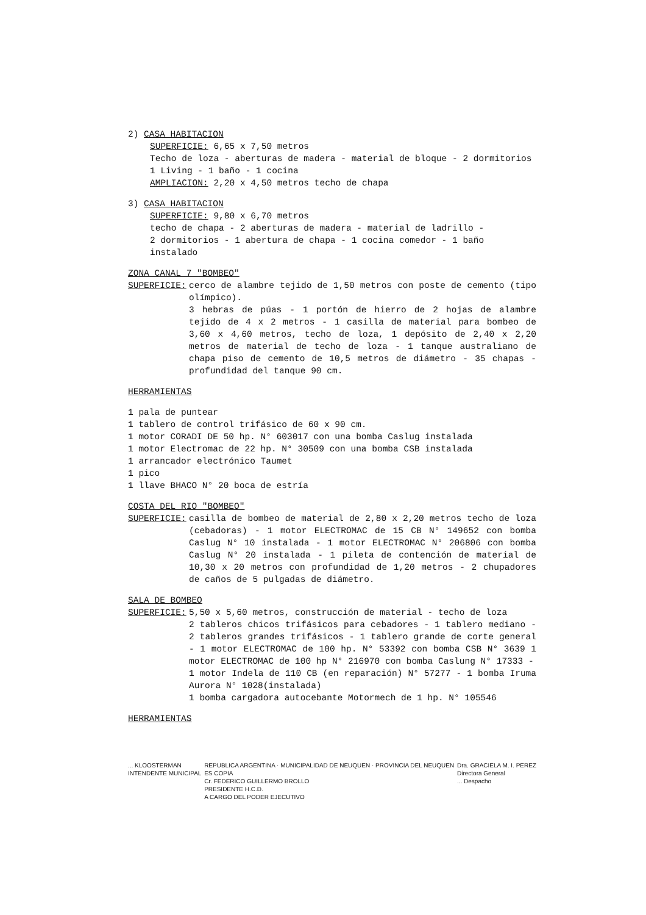2) CASA HABITACION
SUPERFICIE: 6,65 x 7,50 metros
Techo de loza - aberturas de madera - material de bloque - 2 dormitorios
1 Living - 1 baño - 1 cocina
AMPLIACION: 2,20 x 4,50 metros techo de chapa
3) CASA HABITACION
SUPERFICIE: 9,80 x 6,70 metros
techo de chapa - 2 aberturas de madera - material de ladrillo -
2 dormitorios - 1 abertura de chapa - 1 cocina comedor - 1 baño instalado
ZONA CANAL 7 "BOMBEO"
SUPERFICIE: cerco de alambre tejido de 1,50 metros con poste de cemento (tipo olímpico).
3 hebras de púas - 1 portón de hierro de 2 hojas de alambre tejido de 4 x 2 metros - 1 casilla de material para bombeo de 3,60 x 4,60 metros, techo de loza, 1 depósito de 2,40 x 2,20 metros de material de techo de loza - 1 tanque australiano de chapa piso de cemento de 10,5 metros de diámetro - 35 chapas - profundidad del tanque 90 cm.
HERRAMIENTAS
1 pala de puntear
1 tablero de control trifásico de 60 x 90 cm.
1 motor CORADI DE 50 hp. N° 603017 con una bomba Caslug instalada
1 motor Electromac de 22 hp. N° 30509 con una bomba CSB instalada
1 arrancador electrónico Taumet
1 pico
1 llave BHACO N° 20 boca de estría
COSTA DEL RIO "BOMBEO"
SUPERFICIE: casilla de bombeo de material de 2,80 x 2,20 metros techo de loza (cebadoras) - 1 motor ELECTROMAC de 15 CB N° 149652 con bomba Caslug N° 10 instalada - 1 motor ELECTROMAC N° 206806 con bomba Caslug N° 20 instalada - 1 pileta de contención de material de 10,30 x 20 metros con profundidad de 1,20 metros - 2 chupadores de caños de 5 pulgadas de diámetro.
SALA DE BOMBEO
SUPERFICIE: 5,50 x 5,60 metros, construcción de material - techo de loza
2 tableros chicos trifásicos para cebadores - 1 tablero mediano - 2 tableros grandes trifásicos - 1 tablero grande de corte general - 1 motor ELECTROMAC de 100 hp. N° 53392 con bomba CSB N° 3639 1 motor ELECTROMAC de 100 hp N° 216970 con bomba Caslung N° 17333 -
1 motor Indela de 110 CB (en reparación) N° 57277 - 1 bomba Iruma Aurora N° 1028(instalada)
1 bomba cargadora autocebante Motormech de 1 hp. N° 105546
HERRAMIENTAS
... KLOOSTERMAN
INTENDENTE MUNICIPAL
REPUBLICA ARGENTINA · MUNICIPALIDAD DE NEUQUEN · PROVINCIA DEL NEUQUEN
ES COPIA
Cr. FEDERICO GUILLERMO BROLLO
PRESIDENTE H.C.D.
A CARGO DEL PODER EJECUTIVO
Dra. GRACIELA M. I. PEREZ
Directora General
... Despacho